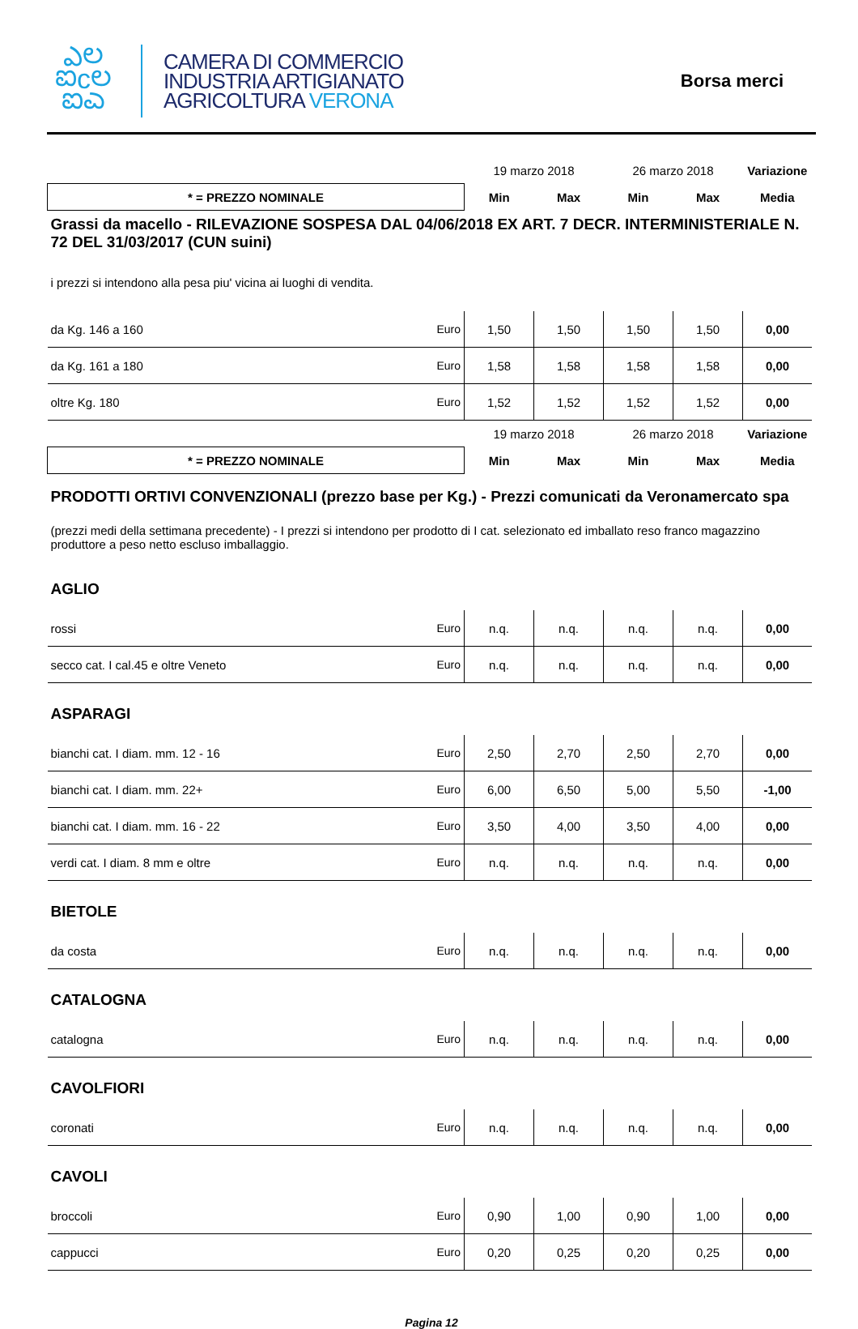ఎಲ
ಐcಲ
ಐಎ
CAMERA DI COMMERCIO
INDUSTRIA ARTIGIANATO
AGRICOLTURA VERONA
Borsa merci
| | | 19 marzo 2018 | | 26 marzo 2018 | | Variazione |
| * = PREZZO NOMINALE | | Min | Max | Min | Max | Media |
| Grassi da macello - RILEVAZIONE SOSPESA DAL 04/06/2018 EX ART. 7 DECR. INTERMINISTERIALE N. 72 DEL 31/03/2017 (CUN suini) | | | | | | |
| i prezzi si intendono alla pesa piu' vicina ai luoghi di vendita. | | | | | | |
| da Kg. 146 a 160 | Euro | 1,50 | 1,50 | 1,50 | 1,50 | 0,00 |
| da Kg. 161 a 180 | Euro | 1,58 | 1,58 | 1,58 | 1,58 | 0,00 |
| oltre Kg. 180 | Euro | 1,52 | 1,52 | 1,52 | 1,52 | 0,00 |
| | | 19 marzo 2018 | | 26 marzo 2018 | | Variazione |
| * = PREZZO NOMINALE | | Min | Max | Min | Max | Media |
| PRODOTTI ORTIVI CONVENZIONALI (prezzo base per Kg.) - Prezzi comunicati da Veronamercato spa | | | | | | |
| (prezzi medi della settimana precedente) - I prezzi si intendono per prodotto di I cat. selezionato ed imballato reso franco magazzino produttore a peso netto escluso imballaggio. | | | | | | |
| AGLIO | | | | | | |
| rossi | Euro | n.q. | n.q. | n.q. | n.q. | 0,00 |
| secco cat. I cal.45 e oltre Veneto | Euro | n.q. | n.q. | n.q. | n.q. | 0,00 |
| ASPARAGI | | | | | | |
| bianchi cat. I diam. mm. 12 - 16 | Euro | 2,50 | 2,70 | 2,50 | 2,70 | 0,00 |
| bianchi cat. I diam. mm. 22+ | Euro | 6,00 | 6,50 | 5,00 | 5,50 | -1,00 |
| bianchi cat. I diam. mm. 16 - 22 | Euro | 3,50 | 4,00 | 3,50 | 4,00 | 0,00 |
| verdi cat. I diam. 8 mm e oltre | Euro | n.q. | n.q. | n.q. | n.q. | 0,00 |
| BIETOLE | | | | | | |
| da costa | Euro | n.q. | n.q. | n.q. | n.q. | 0,00 |
| CATALOGNA | | | | | | |
| catalogna | Euro | n.q. | n.q. | n.q. | n.q. | 0,00 |
| CAVOLFIORI | | | | | | |
| coronati | Euro | n.q. | n.q. | n.q. | n.q. | 0,00 |
| CAVOLI | | | | | | |
| broccoli | Euro | 0,90 | 1,00 | 0,90 | 1,00 | 0,00 |
| cappucci | Euro | 0,20 | 0,25 | 0,20 | 0,25 | 0,00 |
Pagina 12